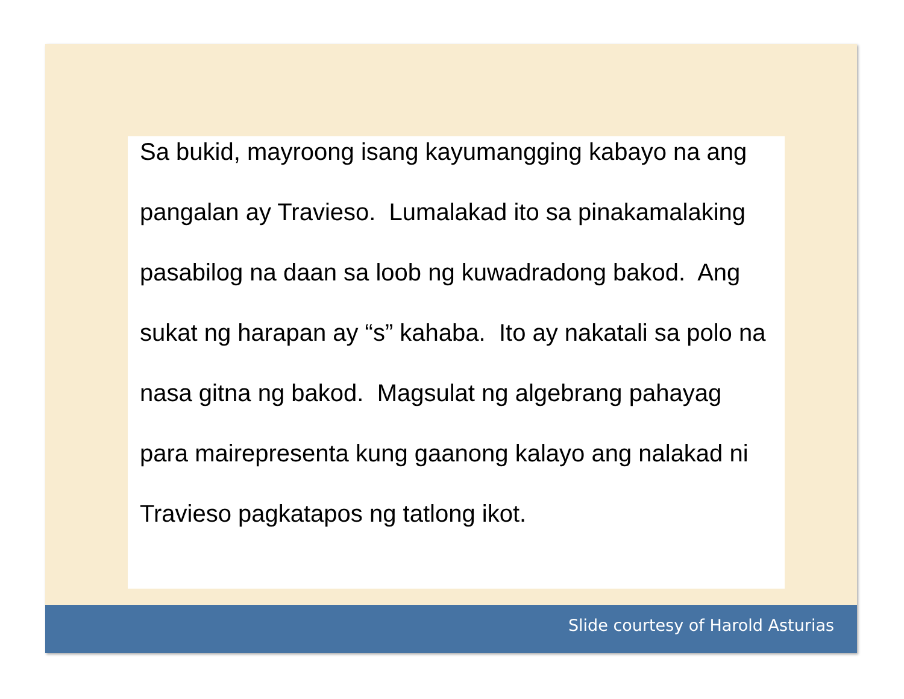Sa bukid, mayroong isang kayumangging kabayo na ang pangalan ay Travieso. Lumalakad ito sa pinakamalaking pasabilog na daan sa loob ng kuwadradong bakod. Ang sukat ng harapan ay “s” kahaba. Ito ay nakatali sa polo na nasa gitna ng bakod. Magsulat ng algebrang pahayag para mairepresenta kung gaanong kalayo ang nalakad ni Travieso pagkatapos ng tatlong ikot.
Slide courtesy of Harold Asturias